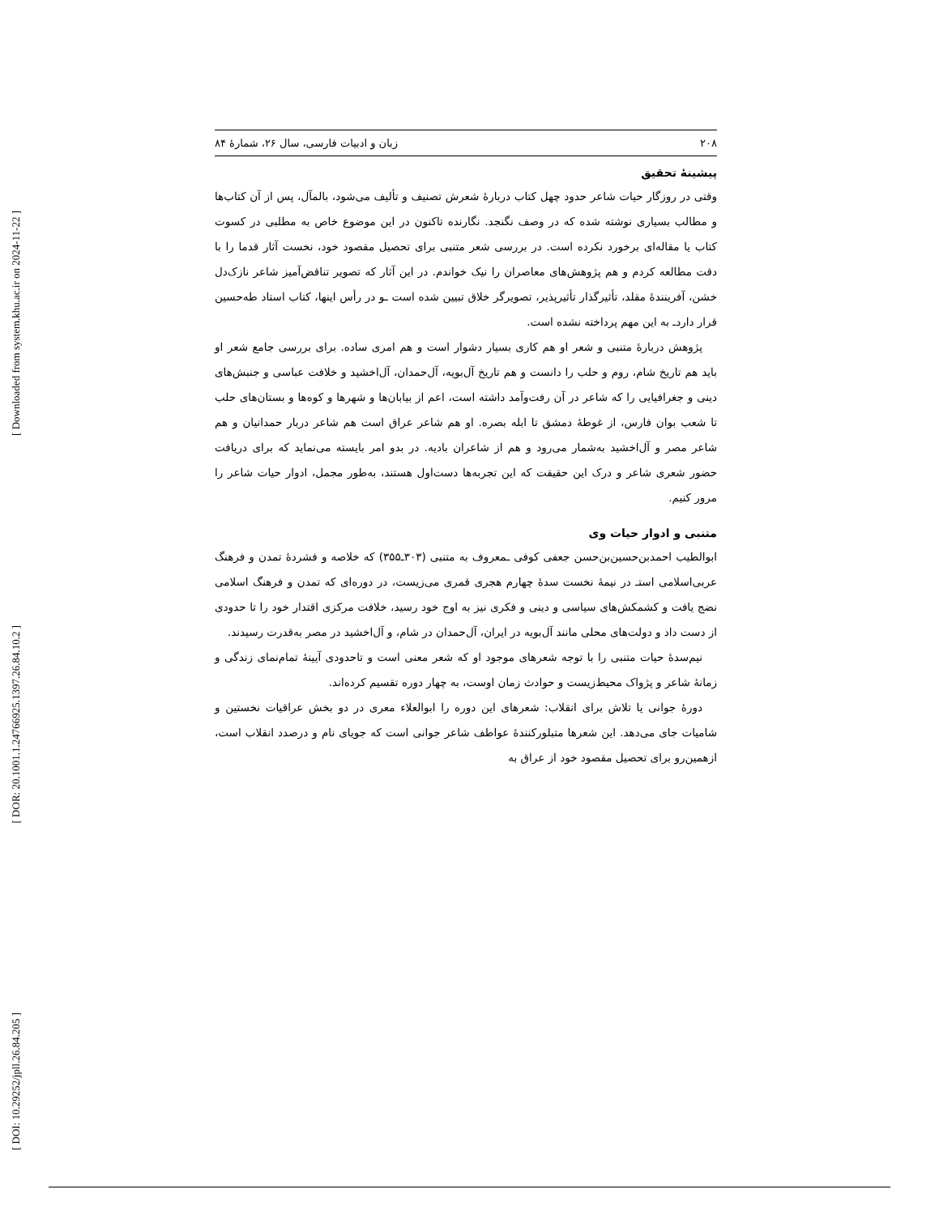[ Downloaded from system.khu.ac.ir on 2024-11-22 ]
[ DOR: 20.1001.1.24766925.1397.26.84.10.2 ]
[ DOI: 10.29252/jpll.26.84.205 ]
۲۰۸ زبان و ادبیات فارسی، سال ۲۶، شمارۀ ۸۴
پیشینۀ تحقیق
وقتی در روزگار حیات شاعر حدود چهل کتاب دربارۀ شعرش تصنیف و تألیف می‌شود، بالمآل، پس از آن کتاب‌ها و مطالب بسیاری نوشته شده که در وصف نگنجد. نگارنده تاکنون در این موضوع خاص به مطلبی در کسوت کتاب یا مقاله‌ای برخورد نکرده است. در بررسی شعر متنبی برای تحصیل مقصود خود، نخست آثار قدما را با دقت مطالعه کردم و هم پژوهش‌های معاصران را نیک خواندم. در این آثار که تصویر تناقض‌آمیز شاعر نازک‌دل خشن، آفرینندۀ مقلد، تأثیرگذار تأثیرپذیر، تصویرگر خلاق تبیین شده است ـو در رأس اینها، کتاب استاد طه‌حسین قرار داردـ به این مهم پرداخته نشده است.
پژوهش دربارۀ متنبی و شعر او هم کاری بسیار دشوار است و هم امری ساده. برای بررسی جامع شعر او باید هم تاریخ شام، روم و حلب را دانست و هم تاریخ آل‌بویه، آل‌حمدان، آل‌اخشید و خلافت عباسی و جنبش‌های دینی و جغرافیایی را که شاعر در آن رفت‌وآمد داشته است، اعم از بیابان‌ها و شهرها و کوه‌ها و بستان‌های حلب تا شعب بوان فارس، از غوطۀ دمشق تا ابله بصره. او هم شاعر عراق است هم شاعر دربار حمدانیان و هم شاعر مصر و آل‌اخشید به‌شمار می‌رود و هم از شاعران بادیه. در بدو امر بایسته می‌نماید که برای دریافت حضور شعری شاعر و درک این حقیقت که این تجربه‌ها دست‌اول هستند، به‌طور مجمل، ادوار حیات شاعر را مرور کنیم.
متنبی و ادوار حیات وی
ابوالطیب احمدبن‌حسین‌بن‌حسن جعفی کوفی ـمعروف به متنبی (۳۰۳ـ۳۵۵) که خلاصه و فشردۀ تمدن و فرهنگ عربی‌اسلامی استـ در نیمۀ نخست سدۀ چهارم هجری قمری می‌زیست، در دوره‌ای که تمدن و فرهنگ اسلامی نضج یافت و کشمکش‌های سیاسی و دینی و فکری نیز به اوج خود رسید، خلافت مرکزی اقتدار خود را تا حدودی از دست داد و دولت‌های محلی مانند آل‌بویه در ایران، آل‌حمدان در شام، و آل‌اخشید در مصر به‌قدرت رسیدند.
نیم‌سدۀ حیات متنبی را با توجه شعرهای موجود او که شعر معنی است و تاحدودی آیینۀ تمام‌نمای زندگی و زمانۀ شاعر و پژواک محیط‌زیست و حوادث زمان اوست، به چهار دوره تقسیم کرده‌اند.
دورۀ جوانی یا تلاش برای انقلاب: شعرهای این دوره را ابوالعلاء معری در دو بخش عراقیات نخستین و شامیات جای می‌دهد. این شعرها متبلورکنندۀ عواطف شاعر جوانی است که جویای نام و درصدد انقلاب است، ازهمین‌رو برای تحصیل مقصود خود از عراق به